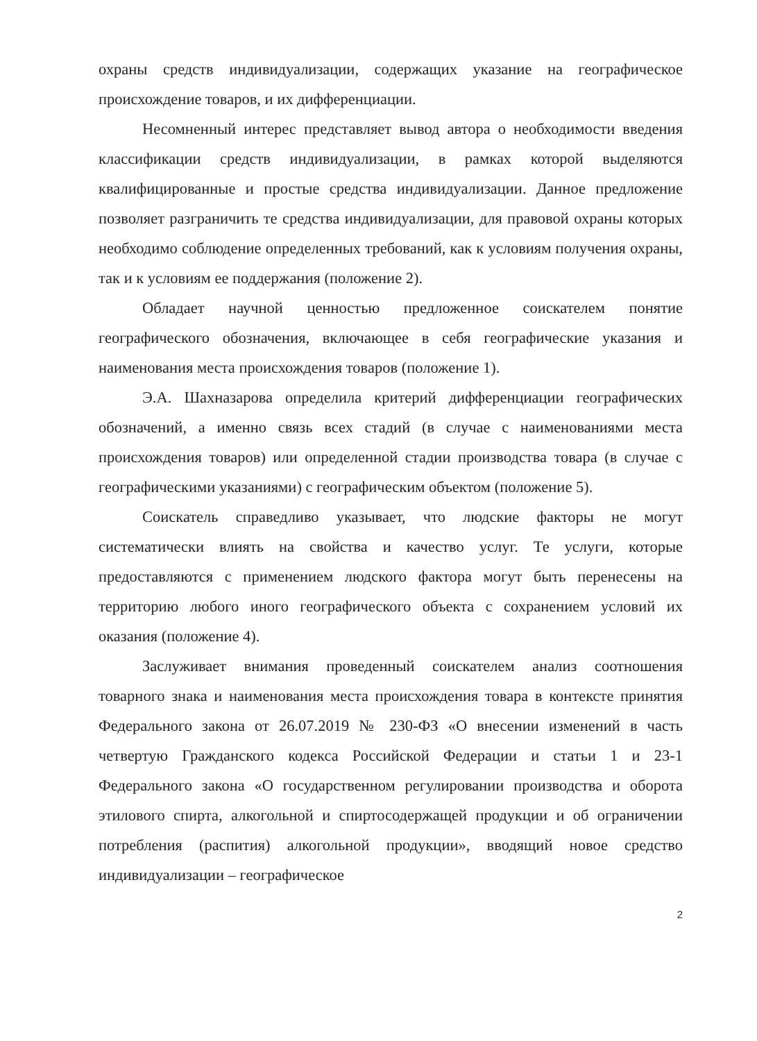охраны средств индивидуализации, содержащих указание на географическое происхождение товаров, и их дифференциации.
Несомненный интерес представляет вывод автора о необходимости введения классификации средств индивидуализации, в рамках которой выделяются квалифицированные и простые средства индивидуализации. Данное предложение позволяет разграничить те средства индивидуализации, для правовой охраны которых необходимо соблюдение определенных требований, как к условиям получения охраны, так и к условиям ее поддержания (положение 2).
Обладает научной ценностью предложенное соискателем понятие географического обозначения, включающее в себя географические указания и наименования места происхождения товаров (положение 1).
Э.А. Шахназарова определила критерий дифференциации географических обозначений, а именно связь всех стадий (в случае с наименованиями места происхождения товаров) или определенной стадии производства товара (в случае с географическими указаниями) с географическим объектом (положение 5).
Соискатель справедливо указывает, что людские факторы не могут систематически влиять на свойства и качество услуг. Те услуги, которые предоставляются с применением людского фактора могут быть перенесены на территорию любого иного географического объекта с сохранением условий их оказания (положение 4).
Заслуживает внимания проведенный соискателем анализ соотношения товарного знака и наименования места происхождения товара в контексте принятия Федерального закона от 26.07.2019 № 230-ФЗ «О внесении изменений в часть четвертую Гражданского кодекса Российской Федерации и статьи 1 и 23-1 Федерального закона «О государственном регулировании производства и оборота этилового спирта, алкогольной и спиртосодержащей продукции и об ограничении потребления (распития) алкогольной продукции», вводящий новое средство индивидуализации – географическое
2